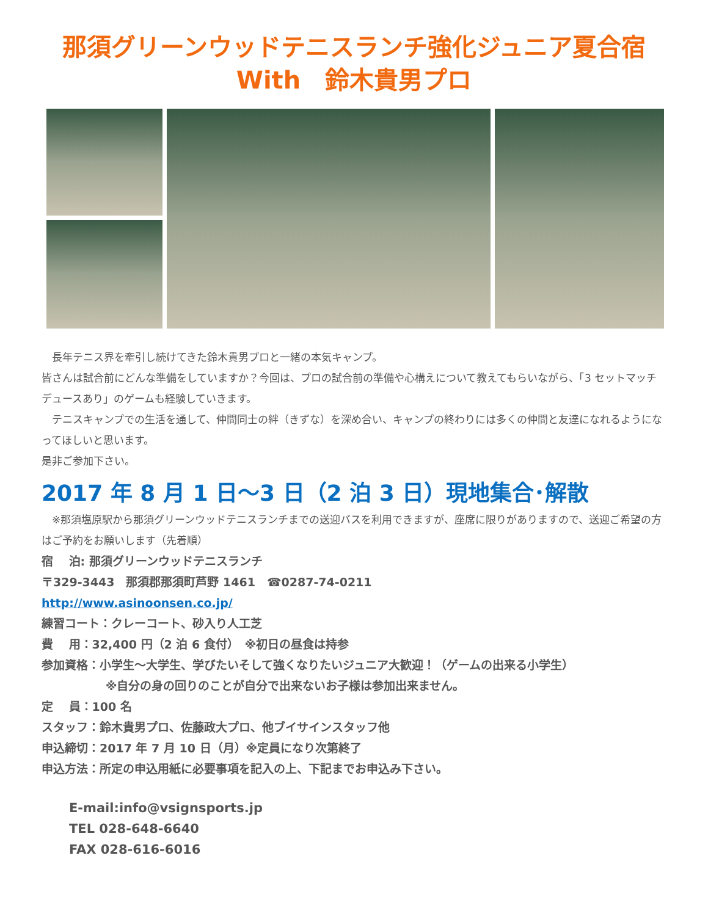那須グリーンウッドテニスランチ強化ジュニア夏合宿
With　鈴木貴男プロ
　長年テニス界を牽引し続けてきた鈴木貴男プロと一緒の本気キャンプ。
皆さんは試合前にどんな準備をしていますか？今回は、プロの試合前の準備や心構えについて教えてもらいながら、「3 セットマッチデュースあり」のゲームも経験していきます。
　テニスキャンプでの生活を通して、仲間同士の絆（きずな）を深め合い、キャンプの終わりには多くの仲間と友達になれるようになってほしいと思います。
是非ご参加下さい。
2017 年 8 月 1 日～3 日（2 泊 3 日）現地集合･解散
　※那須塩原駅から那須グリーンウッドテニスランチまでの送迎バスを利用できますが、座席に限りがありますので、送迎ご希望の方はご予約をお願いします（先着順）
宿　 泊: 那須グリーンウッドテニスランチ
〒329-3443　那須郡那須町芦野 1461　☎0287-74-0211
http://www.asinoonsen.co.jp/
練習コート：クレーコート、砂入り人工芝
費　 用：32,400 円（2 泊 6 食付）　※初日の昼食は持参
参加資格：小学生～大学生、学びたいそして強くなりたいジュニア大歓迎！（ゲームの出来る小学生）
※自分の身の回りのことが自分で出来ないお子様は参加出来ません。
定　 員：100 名
スタッフ：鈴木貴男プロ、佐藤政大プロ、他ブイサインスタッフ他
申込締切：2017 年 7 月 10 日（月）※定員になり次第終了
申込方法：所定の申込用紙に必要事項を記入の上、下記までお申込み下さい。
E-mail:info@vsignsports.jp
TEL 028-648-6640
FAX 028-616-6016